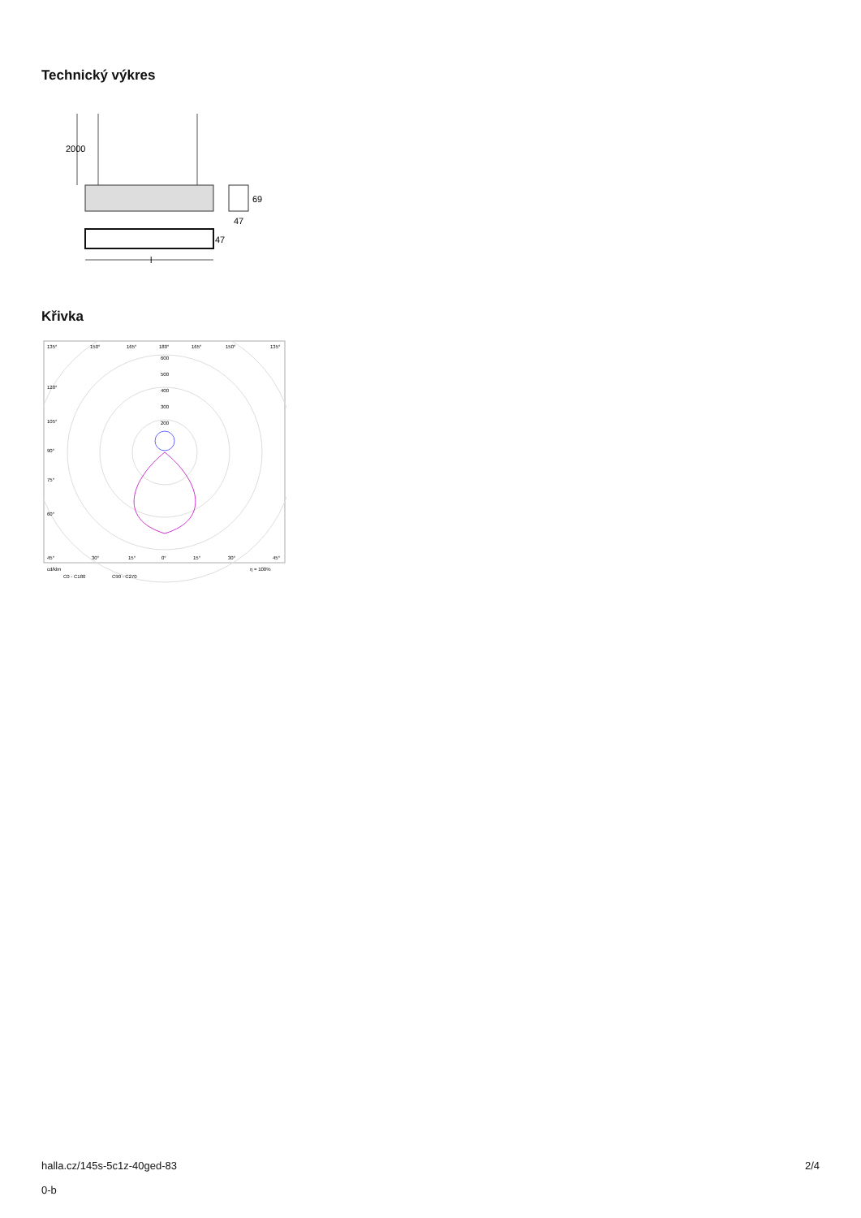Technický výkres
2000
69
47
47
l
Křivka
135°
150°
165°
180°
165°
150°
135°
600
500
400
300
200
120°
105°
90°
75°
60°
45°
30°
15°
0°
15°
30°
45°
cd/klm
η = 100%
C0 - C180
C90 - C270
halla.cz/145s-5c1z-40ged-83
0-b
2/4